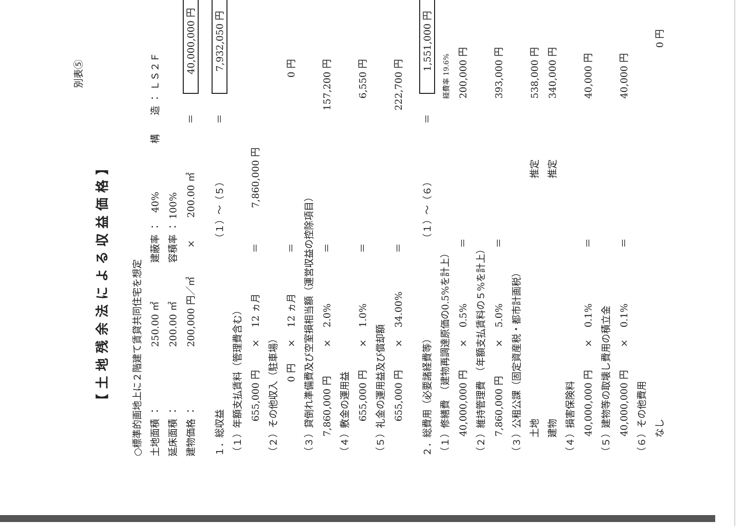別表⑤
【土地残余法による収益価格】
○標準的画地上に２階建て賃貸共同住宅を想定
土地面積 ：250.00 ㎡建蔽率 ：　40% 構　　造 ： ＬＳ２Ｆ
延床面積 ：200.00 ㎡容積率 ： 100%
建物価格 ：200,000 円／㎡×200.00 ㎡＝40,000,000 円
１．総収益（１）～（５）＝7,932,050 円
（１）年額支払賃料（管理費含む）
655,000 円×12 ヵ月＝7,860,000 円
（２）その他収入（駐車場）
0 円×12 ヵ月＝0 円
（３）貸倒れ準備費及び空室損相当額（運営収益の控除項目）
7,860,000 円×2.0%＝157,200 円
（４）敷金の運用益
655,000 円×1.0%＝6,550 円
（５）礼金の運用益及び償却額
655,000 円×34.00%＝222,700 円
２．総費用（必要諸経費等）（１）～（６）＝1,551,000 円
（１）修繕費　（建物再調達原価の0.5%を計上）経費率 19.6%
40,000,000 円×0.5%＝200,000 円
（２）維持管理費　（年額支払賃料の５%を計上）
7,860,000 円×5.0%＝393,000 円
（３）公租公課（固定資産税・都市計画税）
　　土地 推定 538,000 円
　　建物 推定 340,000 円
（４）損害保険料
40,000,000 円×0.1%＝40,000 円
（５）建物等の取壊し費用の積立金
40,000,000 円×0.1%＝40,000 円
（６）その他費用
　　なし 0 円